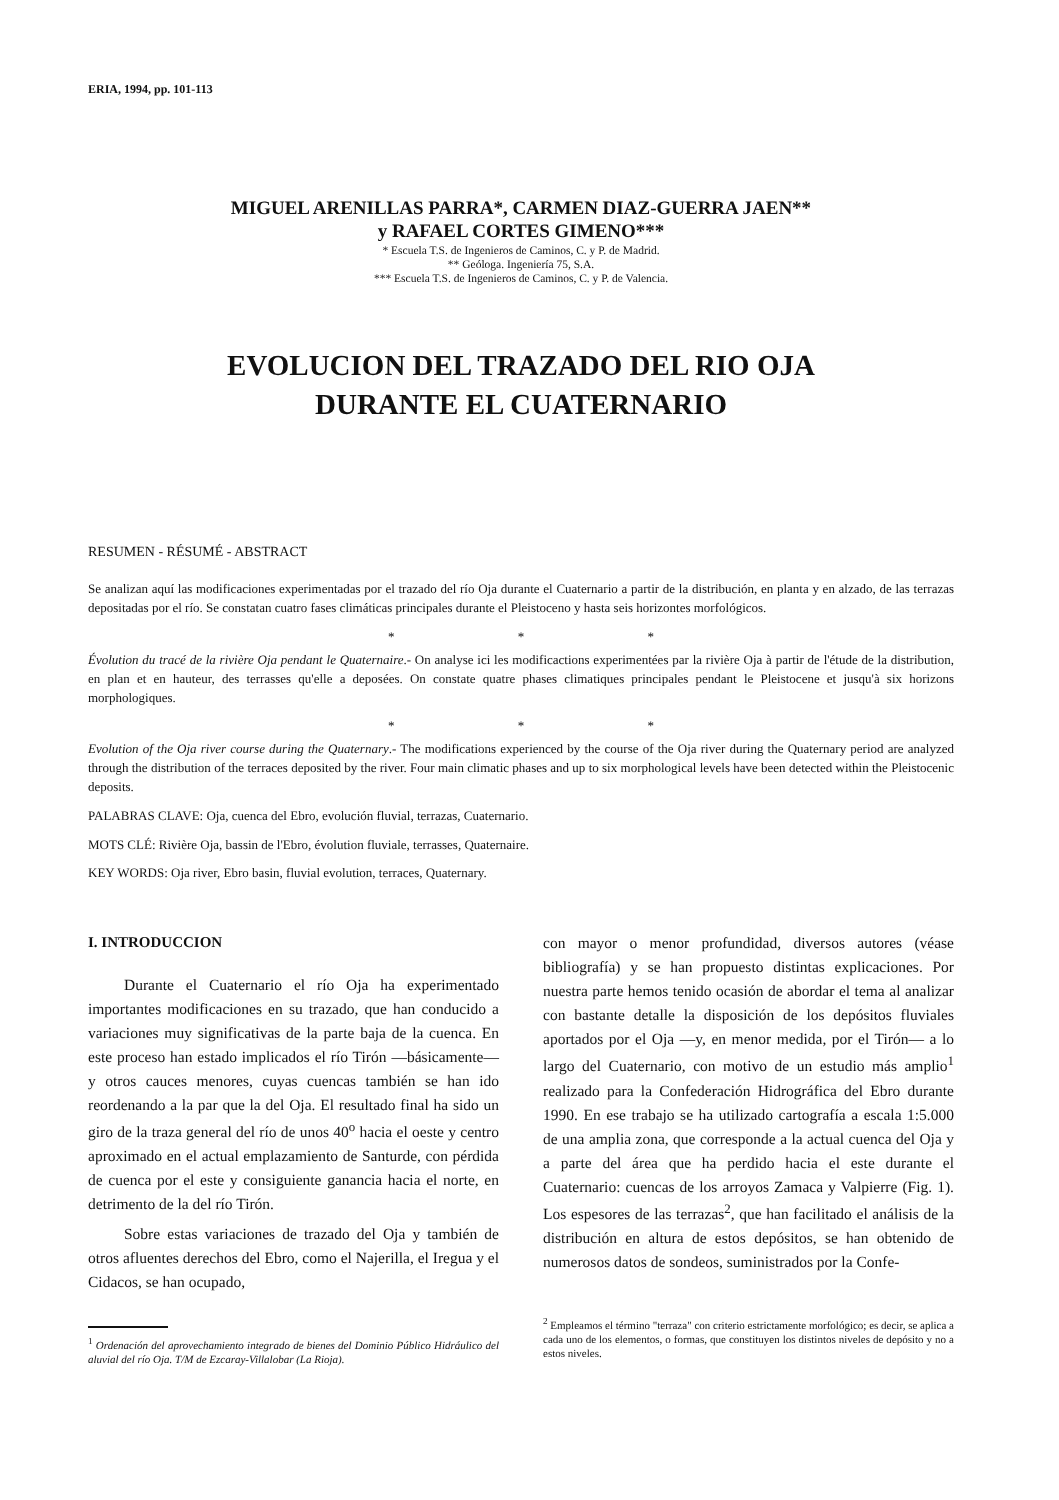ERIA, 1994, pp. 101-113
MIGUEL ARENILLAS PARRA*, CARMEN DIAZ-GUERRA JAEN**
y RAFAEL CORTES GIMENO***
* Escuela T.S. de Ingenieros de Caminos, C. y P. de Madrid.
** Geóloga. Ingeniería 75, S.A.
*** Escuela T.S. de Ingenieros de Caminos, C. y P. de Valencia.
EVOLUCION DEL TRAZADO DEL RIO OJA
DURANTE EL CUATERNARIO
RESUMEN - RÉSUMÉ - ABSTRACT
Se analizan aquí las modificaciones experimentadas por el trazado del río Oja durante el Cuaternario a partir de la distribución, en planta y en alzado, de las terrazas depositadas por el río. Se constatan cuatro fases climáticas principales durante el Pleistoceno y hasta seis horizontes morfológicos.
* * *
Évolution du tracé de la rivière Oja pendant le Quaternaire.- On analyse ici les modificactions experimentées par la rivière Oja à partir de l'étude de la distribution, en plan et en hauteur, des terrasses qu'elle a deposées. On constate quatre phases climatiques principales pendant le Pleistocene et jusqu'à six horizons morphologiques.
* * *
Evolution of the Oja river course during the Quaternary.- The modifications experienced by the course of the Oja river during the Quaternary period are analyzed through the distribution of the terraces deposited by the river. Four main climatic phases and up to six morphological levels have been detected within the Pleistocenic deposits.
PALABRAS CLAVE: Oja, cuenca del Ebro, evolución fluvial, terrazas, Cuaternario.
MOTS CLÉ: Rivière Oja, bassin de l'Ebro, évolution fluviale, terrasses, Quaternaire.
KEY WORDS: Oja river, Ebro basin, fluvial evolution, terraces, Quaternary.
I. INTRODUCCION
Durante el Cuaternario el río Oja ha experimentado importantes modificaciones en su trazado, que han conducido a variaciones muy significativas de la parte baja de la cuenca. En este proceso han estado implicados el río Tirón —básicamente— y otros cauces menores, cuyas cuencas también se han ido reordenando a la par que la del Oja. El resultado final ha sido un giro de la traza general del río de unos 40<sup>o</sup> hacia el oeste y centro aproximado en el actual emplazamiento de Santurde, con pérdida de cuenca por el este y consiguiente ganancia hacia el norte, en detrimento de la del río Tirón.
Sobre estas variaciones de trazado del Oja y también de otros afluentes derechos del Ebro, como el Najerilla, el Iregua y el Cidacos, se han ocupado,
<sup>1</sup> Ordenación del aprovechamiento integrado de bienes del Dominio Público Hidráulico del aluvial del río Oja. T/M de Ezcaray-Villalobar (La Rioja).
con mayor o menor profundidad, diversos autores (véase bibliografía) y se han propuesto distintas explicaciones. Por nuestra parte hemos tenido ocasión de abordar el tema al analizar con bastante detalle la disposición de los depósitos fluviales aportados por el Oja —y, en menor medida, por el Tirón— a lo largo del Cuaternario, con motivo de un estudio más amplio<sup>1</sup> realizado para la Confederación Hidrográfica del Ebro durante 1990. En ese trabajo se ha utilizado cartografía a escala 1:5.000 de una amplia zona, que corresponde a la actual cuenca del Oja y a parte del área que ha perdido hacia el este durante el Cuaternario: cuencas de los arroyos Zamaca y Valpierre (Fig. 1). Los espesores de las terrazas<sup>2</sup>, que han facilitado el análisis de la distribución en altura de estos depósitos, se han obtenido de numerosos datos de sondeos, suministrados por la Confe-
<sup>2</sup> Empleamos el término "terraza" con criterio estrictamente morfológico; es decir, se aplica a cada uno de los elementos, o formas, que constituyen los distintos niveles de depósito y no a estos niveles.